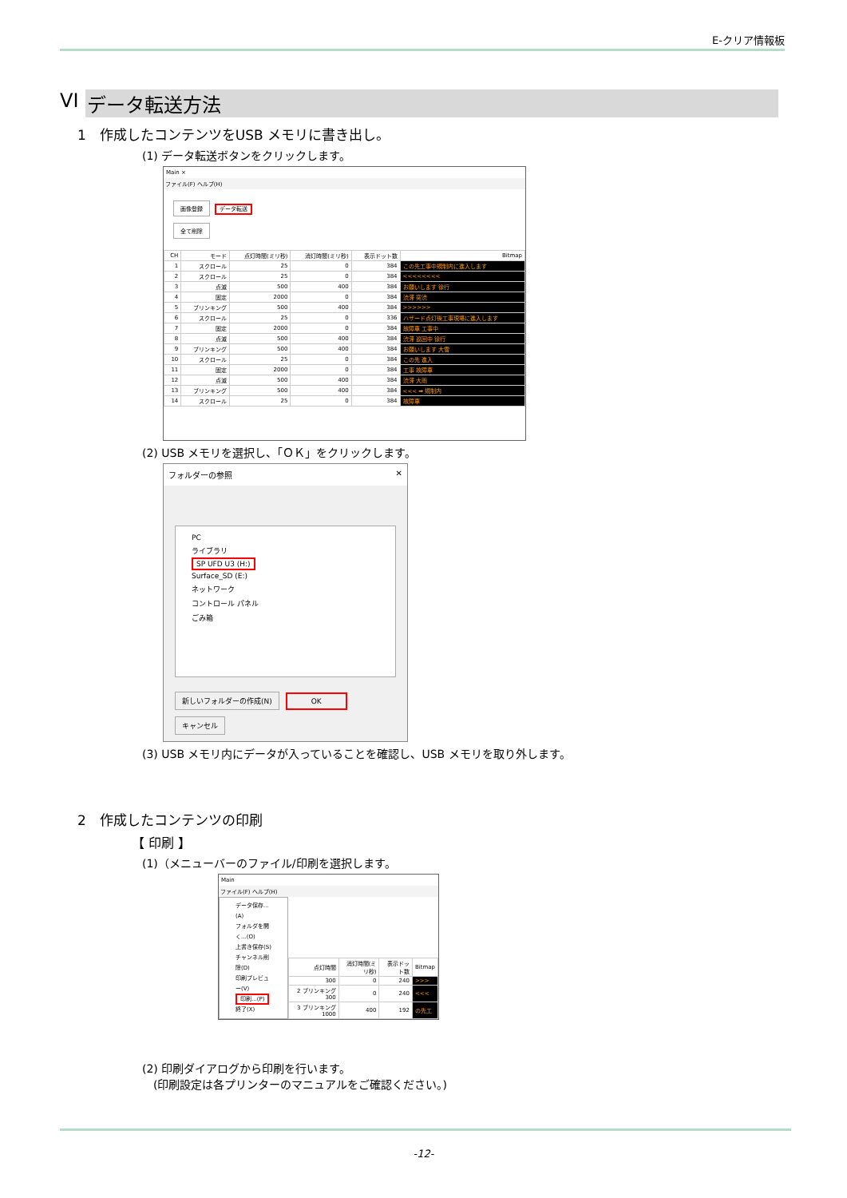E-クリア情報板
VI データ転送方法
1　作成したコンテンツをUSB メモリに書き出し。
(1) データ転送ボタンをクリックします。
Main ×
ファイル(F) ヘルプ(H)
画像登録 データ転送
全て削除
| CH | モード | 点灯時間(ミリ秒) | 消灯時間(ミリ秒) | 表示ドット数 | Bitmap |
| --- | --- | --- | --- | --- | --- |
| 1 | スクロール | 25 | 0 | 384 | この先工事中規制内に進入します |
| 2 | スクロール | 25 | 0 | 384 | <<<<<<<< |
| 3 | 点滅 | 500 | 400 | 384 | お願いします 徐行 |
| 4 | 固定 | 2000 | 0 | 384 | 渋滞 突渋 |
| 5 | ブリンキング | 500 | 400 | 384 | >>>>>> |
| 6 | スクロール | 25 | 0 | 336 | ハザード点灯後工事現場に進入します |
| 7 | 固定 | 2000 | 0 | 384 | 故障車 工事中 |
| 8 | 点滅 | 500 | 400 | 384 | 渋滞 巡回中 徐行 |
| 9 | ブリンキング | 500 | 400 | 384 | お願いします 大雪 |
| 10 | スクロール | 25 | 0 | 384 | この先 進入 |
| 11 | 固定 | 2000 | 0 | 384 | 工事 故障車 |
| 12 | 点滅 | 500 | 400 | 384 | 渋滞 大雨 |
| 13 | ブリンキング | 500 | 400 | 384 | <<< ➡ 規制内 |
| 14 | スクロール | 25 | 0 | 384 | 故障車 |
(2) USB メモリを選択し、「ＯＫ」をクリックします。
フォルダーの参照 ✕
PC
ライブラリ
SP UFD U3 (H:)
Surface_SD (E:)
ネットワーク
コントロール パネル
ごみ箱
新しいフォルダーの作成(N) OK キャンセル
(3) USB メモリ内にデータが入っていることを確認し、USB メモリを取り外します。
2　作成したコンテンツの印刷
【 印刷 】
(1)（メニューバーのファイル/印刷を選択します。
Main
ファイル(F) ヘルプ(H)
データ保存...(A)
フォルダを開く...(O)
上書き保存(S)
チャンネル削除(D)
印刷プレビュー(V)
印刷...(P)
終了(X)
| 点灯時間 | 消灯時間(ミリ秒) | 表示ドット数 | Bitmap |
| --- | --- | --- | --- |
| 300 | 0 | 240 | >>> |
| 2 ブリンキング 300 | 0 | 240 | <<< |
| 3 ブリンキング 1000 | 400 | 192 | の先工 |
(2) 印刷ダイアログから印刷を行います。
　(印刷設定は各プリンターのマニュアルをご確認ください。)
-12-